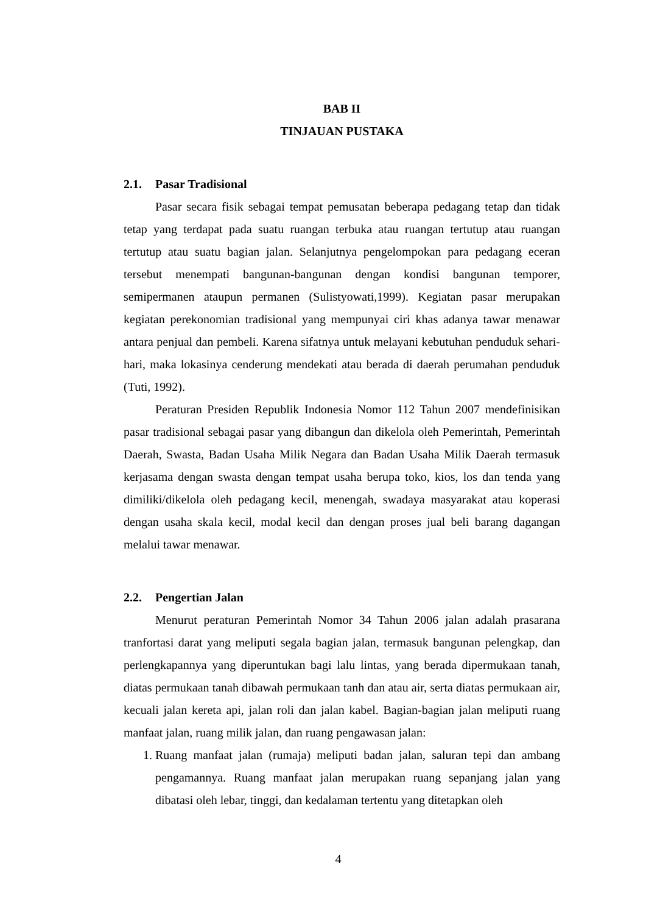BAB II
TINJAUAN PUSTAKA
2.1. Pasar Tradisional
Pasar secara fisik sebagai tempat pemusatan beberapa pedagang tetap dan tidak tetap yang terdapat pada suatu ruangan terbuka atau ruangan tertutup atau ruangan tertutup atau suatu bagian jalan. Selanjutnya pengelompokan para pedagang eceran tersebut menempati bangunan-bangunan dengan kondisi bangunan temporer, semipermanen ataupun permanen (Sulistyowati,1999). Kegiatan pasar merupakan kegiatan perekonomian tradisional yang mempunyai ciri khas adanya tawar menawar antara penjual dan pembeli. Karena sifatnya untuk melayani kebutuhan penduduk sehari-hari, maka lokasinya cenderung mendekati atau berada di daerah perumahan penduduk (Tuti, 1992).
Peraturan Presiden Republik Indonesia Nomor 112 Tahun 2007 mendefinisikan pasar tradisional sebagai pasar yang dibangun dan dikelola oleh Pemerintah, Pemerintah Daerah, Swasta, Badan Usaha Milik Negara dan Badan Usaha Milik Daerah termasuk kerjasama dengan swasta dengan tempat usaha berupa toko, kios, los dan tenda yang dimiliki/dikelola oleh pedagang kecil, menengah, swadaya masyarakat atau koperasi dengan usaha skala kecil, modal kecil dan dengan proses jual beli barang dagangan melalui tawar menawar.
2.2. Pengertian Jalan
Menurut peraturan Pemerintah Nomor 34 Tahun 2006 jalan adalah prasarana tranfortasi darat yang meliputi segala bagian jalan, termasuk bangunan pelengkap, dan perlengkapannya yang diperuntukan bagi lalu lintas, yang berada dipermukaan tanah, diatas permukaan tanah dibawah permukaan tanh dan atau air, serta diatas permukaan air, kecuali jalan kereta api, jalan roli dan jalan kabel. Bagian-bagian jalan meliputi ruang manfaat jalan, ruang milik jalan, dan ruang pengawasan jalan:
1. Ruang manfaat jalan (rumaja) meliputi badan jalan, saluran tepi dan ambang pengamannya. Ruang manfaat jalan merupakan ruang sepanjang jalan yang dibatasi oleh lebar, tinggi, dan kedalaman tertentu yang ditetapkan oleh
4